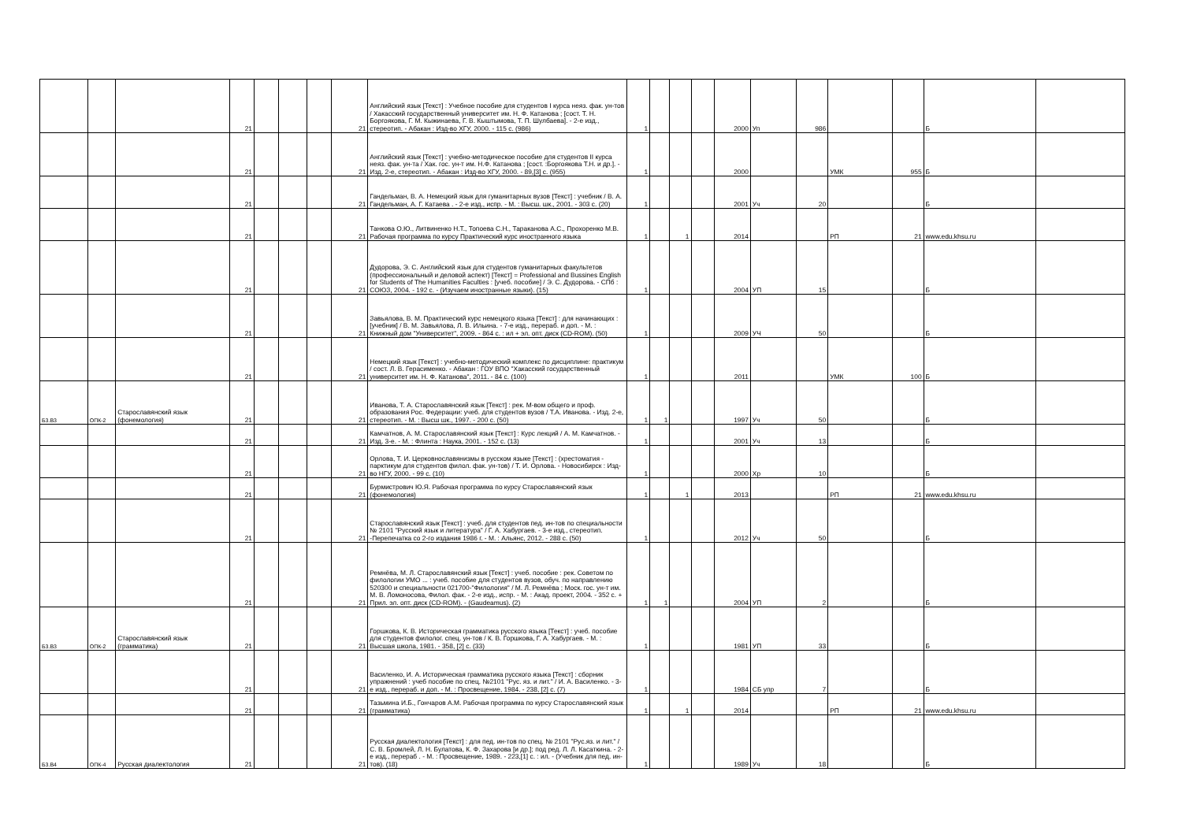| | | | 21 | | | | 21 | Английский язык [Текст] : Учебное пособие для студентов I курса неяз. фак. ун-тов / Хакасский государственный университет им. Н. Ф. Катанова ; [сост. Т. Н. Боргоякова, Г. М. Кыжинаева, Г. В. Кыштымова, Т. П. Шулбаева]. - 2-е изд., стереотип. - Абакан : Изд-во ХГУ, 2000. - 115 с. (986) | 1 | | | | 2000 | Уп | 986 | | | Б | |
| | | | 21 | | | | 21 | Английский язык [Текст] : учебно-методическое пособие для студентов II курса неяз. фак. ун-та / Хак. гос. ун-т им. Н.Ф. Катанова ; [сост. :Боргоякова Т.Н. и др.]. - Изд. 2-е, стереотип. - Абакан : Изд-во ХГУ, 2000. - 89,[3] с. (955) | 1 | | | | 2000 | | | УМК | 955 | Б | |
| | | | 21 | | | | 21 | Гандельман, В. А. Немецкий язык для гуманитарных вузов [Текст] : учебник / В. А. Гандельман, А. Г. Катаева . - 2-е изд., испр. - М. : Высш. шк., 2001. - 303 с. (20) | 1 | | | | 2001 | Уч | 20 | | | Б | |
| | | | 21 | | | | 21 | Танкова О.Ю., Литвиненко Н.Т., Топоева С.Н., Тараканова А.С., Прохоренко М.В. Рабочая программа по курсу Практический курс иностранного языка | 1 | | 1 | | 2014 | | | РП | 21 | www.edu.khsu.ru | |
| | | | 21 | | | | 21 | Дудорова, Э. С. Английский язык для студентов гуманитарных факультетов (профессиональный и деловой аспект) [Текст] = Professional and Bussines English for Students of The Humanities Faculties : [учеб. пособие] / Э. С. Дудорова. - СПб : СОЮЗ, 2004. - 192 с. - (Изучаем иностранные языки). (15) | 1 | | | | 2004 | УП | 15 | | | Б | |
| | | | 21 | | | | 21 | Завьялова, В. М. Практический курс немецкого языка [Текст] : для начинающих : [учебник] / В. М. Завьялова, Л. В. Ильина. - 7-е изд., перераб. и доп. - М. : Книжный дом "Университет", 2009. - 864 с. : ил + эл. опт. диск (CD-ROM). (50) | 1 | | | | 2009 | УЧ | 50 | | | Б | |
| | | | 21 | | | | 21 | Немецкий язык [Текст] : учебно-методический комплекс по дисциплине: практикум / сост. Л. В. Герасименко. - Абакан : ГОУ ВПО "Хакасский государственный университет им. Н. Ф. Катанова", 2011. - 84 с. (100) | 1 | | | | 2011 | | | УМК | 100 | Б | |
| Б3.В3 | ОПК-2 | Старославянский язык (фонемология) | 21 | | | | 21 | Иванова, Т. А. Старославянский язык [Текст] : рек. М-вом общего и проф. образования Рос. Федерации: учеб. для студентов вузов / Т.А. Иванова. - Изд. 2-е, стереотип. - М. : Высш шк., 1997. - 200 с. (50) | 1 | 1 | | | 1997 | Уч | 50 | | | Б | |
| | | | 21 | | | | 21 | Камчатнов, А. М. Старославянский язык [Текст] : Курс лекций / А. М. Камчатнов. - Изд. 3-е. - М. : Флинта : Наука, 2001. - 152 с. (13) | 1 | | | | 2001 | Уч | 13 | | | Б | |
| | | | 21 | | | | 21 | Орлова, Т. И. Церковнославянизмы в русском языке [Текст] : (хрестоматия - парктикум для студентов филол. фак. ун-тов) / Т. И. Орлова. - Новосибирск : Изд-во НГУ, 2000. - 99 с. (10) | 1 | | | | 2000 | Хр | 10 | | | Б | |
| | | | 21 | | | | 21 | Бурмистрович Ю.Я. Рабочая программа по курсу Старославянский язык (фонемология) | 1 | | 1 | | 2013 | | | РП | 21 | www.edu.khsu.ru | |
| | | | 21 | | | | 21 | Старославянский язык [Текст] : учеб. для студентов пед. ин-тов по специальности № 2101 "Русский язык и литература" / Г. А. Хабургаев. - 3-е изд., стереотип. -Перепечатка со 2-го издания 1986 г. - М. : Альянс, 2012. - 288 с. (50) | 1 | | | | 2012 | Уч | 50 | | | Б | |
| | | | 21 | | | | 21 | Ремнёва, М. Л. Старославянский язык [Текст] : учеб. пособие : рек. Советом по филологии УМО ... : учеб. пособие для студентов вузов, обуч. по направлению 520300 и специальности 021700-"Филология" / М. Л. Ремнёва ; Моск. гос. ун-т им. М. В. Ломоносова, Филол. фак. - 2-е изд., испр. - М. : Акад. проект, 2004. - 352 с. + Прил. эл. опт. диск (CD-ROM). - (Gaudeamus). (2) | 1 | 1 | | | 2004 | УП | 2 | | | Б | |
| Б3.В3 | ОПК-2 | Старославянский язык (грамматика) | 21 | | | | 21 | Горшкова, К. В. Историческая грамматика русского языка [Текст] : учеб. пособие для студентов филолог. спец. ун-тов / К. В. Горшкова, Г. А. Хабургаев. - М. : Высшая школа, 1981. - 358, [2] с. (33) | 1 | | | | 1981 | УП | 33 | | | Б | |
| | | | 21 | | | | 21 | Василенко, И. А. Историческая грамматика русского языка [Текст] : сборник упражнений : учеб пособие по спец. №2101 "Рус. яз. и лит." / И. А. Василенко. - 3-е изд., перераб. и доп. - М. : Просвещение, 1984. - 238, [2] с. (7) | 1 | | | | 1984 | СБ упр | 7 | | | Б | |
| | | | 21 | | | | 21 | Тазьмина И.Б., Гончаров А.М. Рабочая программа по курсу Старославянский язык (грамматика) | 1 | | 1 | | 2014 | | | РП | 21 | www.edu.khsu.ru | |
| Б3.В4 | ОПК-4 | Русская диалектология | 21 | | | | 21 | Русская диалектология [Текст] : для пед. ин-тов по спец. № 2101 "Рус.яз. и лит." / С. В. Бромлей, Л. Н. Булатова, К. Ф. Захарова [и др.]; под ред. Л. Л. Касаткина. - 2-е изд., перераб . - М. : Просвещение, 1989. - 223,[1] с. : ил. - (Учебник для пед. ин-тов). (18) | 1 | | | | 1989 | Уч | 18 | | | Б | |